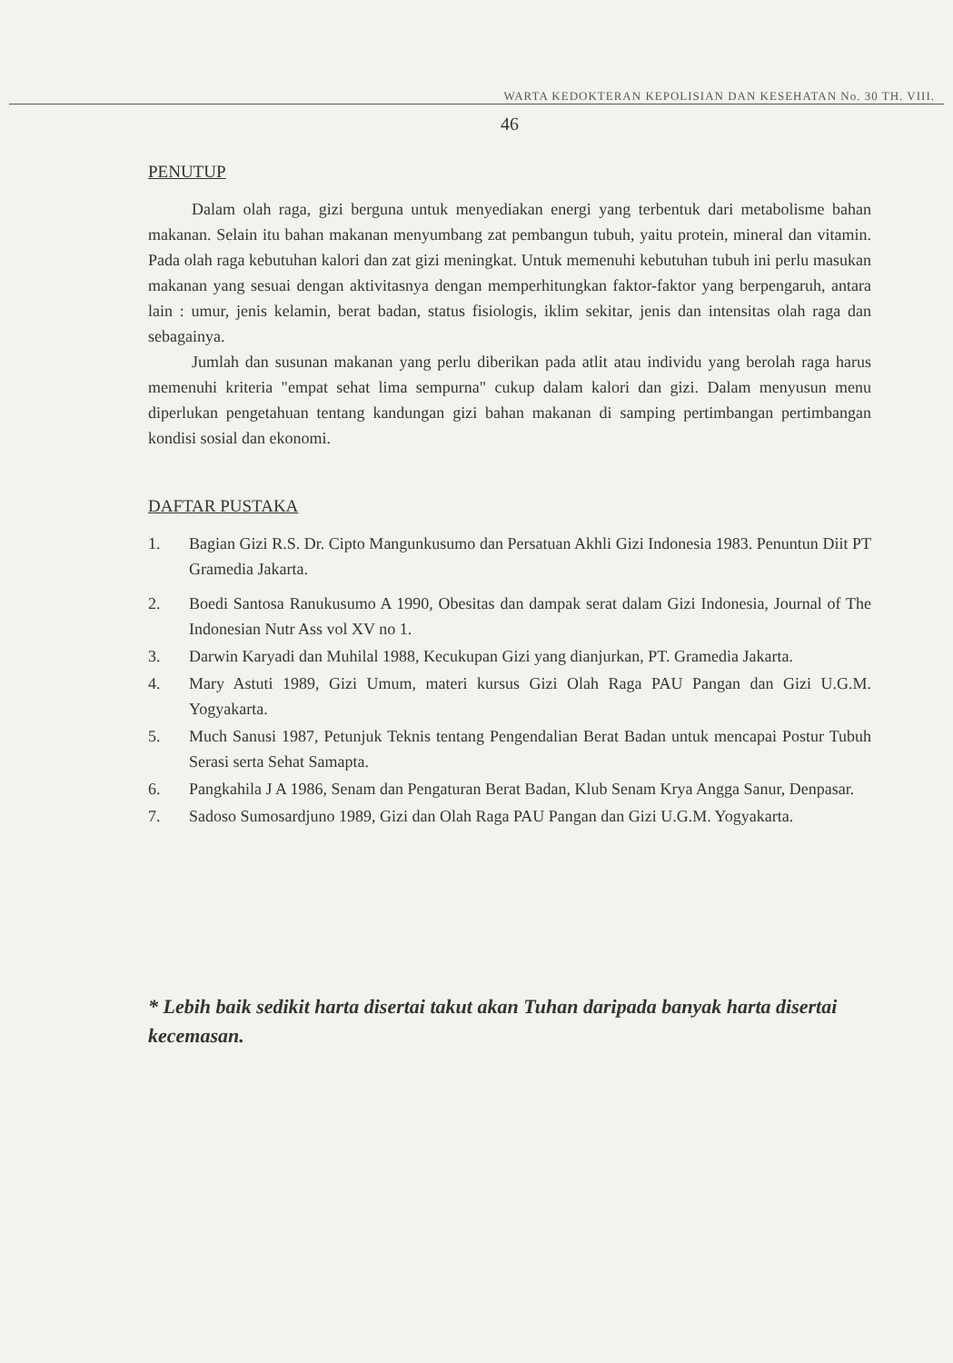WARTA KEDOKTERAN KEPOLISIAN DAN KESEHATAN No. 30 TH. VIII.
46
PENUTUP
Dalam olah raga, gizi berguna untuk menyediakan energi yang terbentuk dari metabolisme bahan makanan. Selain itu bahan makanan menyumbang zat pembangun tubuh, yaitu protein, mineral dan vitamin. Pada olah raga kebutuhan kalori dan zat gizi meningkat. Untuk memenuhi kebutuhan tubuh ini perlu masukan makanan yang sesuai dengan aktivitasnya dengan memperhitungkan faktor-faktor yang berpengaruh, antara lain : umur, jenis kelamin, berat badan, status fisiologis, iklim sekitar, jenis dan intensitas olah raga dan sebagainya.
Jumlah dan susunan makanan yang perlu diberikan pada atlit atau individu yang berolah raga harus memenuhi kriteria "empat sehat lima sempurna" cukup dalam kalori dan gizi. Dalam menyusun menu diperlukan pengetahuan tentang kandungan gizi bahan makanan di samping pertimbangan pertimbangan kondisi sosial dan ekonomi.
DAFTAR PUSTAKA
1. Bagian Gizi R.S. Dr. Cipto Mangunkusumo dan Persatuan Akhli Gizi Indonesia 1983. Penuntun Diit PT Gramedia Jakarta.
2. Boedi Santosa Ranukusumo A 1990, Obesitas dan dampak serat dalam Gizi Indonesia, Journal of The Indonesian Nutr Ass vol XV no 1.
3. Darwin Karyadi dan Muhilal 1988, Kecukupan Gizi yang dianjurkan, PT. Gramedia Jakarta.
4. Mary Astuti 1989, Gizi Umum, materi kursus Gizi Olah Raga PAU Pangan dan Gizi U.G.M. Yogyakarta.
5. Much Sanusi 1987, Petunjuk Teknis tentang Pengendalian Berat Badan untuk mencapai Postur Tubuh Serasi serta Sehat Samapta.
6. Pangkahila J A 1986, Senam dan Pengaturan Berat Badan, Klub Senam Krya Angga Sanur, Denpasar.
7. Sadoso Sumosardjuno 1989, Gizi dan Olah Raga PAU Pangan dan Gizi U.G.M. Yogyakarta.
* Lebih baik sedikit harta disertai takut akan Tuhan daripada banyak harta disertai kecemasan.